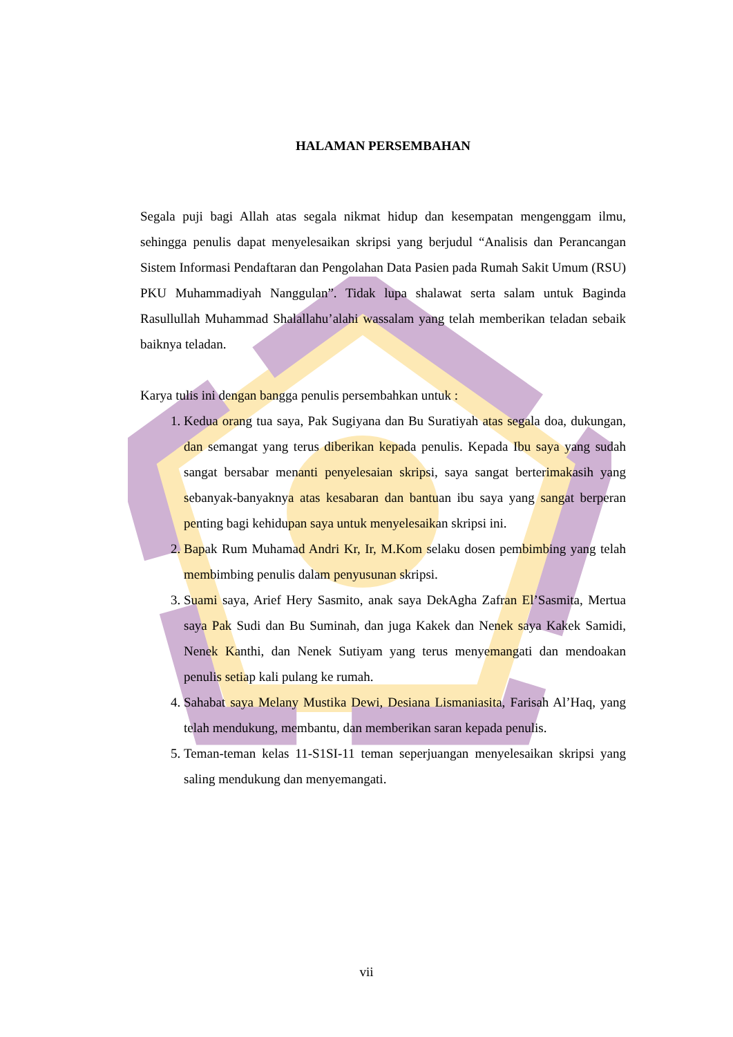HALAMAN PERSEMBAHAN
Segala puji bagi Allah atas segala nikmat hidup dan kesempatan mengenggam ilmu, sehingga penulis dapat menyelesaikan skripsi yang berjudul “Analisis dan Perancangan Sistem Informasi Pendaftaran dan Pengolahan Data Pasien pada Rumah Sakit Umum (RSU) PKU Muhammadiyah Nanggulan”. Tidak lupa shalawat serta salam untuk Baginda Rasullullah Muhammad Shalallahu’alahi wassalam yang telah memberikan teladan sebaik baiknya teladan.
Karya tulis ini dengan bangga penulis persembahkan untuk :
1. Kedua orang tua saya, Pak Sugiyana dan Bu Suratiyah atas segala doa, dukungan, dan semangat yang terus diberikan kepada penulis. Kepada Ibu saya yang sudah sangat bersabar menanti penyelesaian skripsi, saya sangat berterimakasih yang sebanyak-banyaknya atas kesabaran dan bantuan ibu saya yang sangat berperan penting bagi kehidupan saya untuk menyelesaikan skripsi ini.
2. Bapak Rum Muhamad Andri Kr, Ir, M.Kom selaku dosen pembimbing yang telah membimbing penulis dalam penyusunan skripsi.
3. Suami saya, Arief Hery Sasmito, anak saya DekAgha Zafran El’Sasmita, Mertua saya Pak Sudi dan Bu Suminah, dan juga Kakek dan Nenek saya Kakek Samidi, Nenek Kanthi, dan Nenek Sutiyam yang terus menyemangati dan mendoakan penulis setiap kali pulang ke rumah.
4. Sahabat saya Melany Mustika Dewi, Desiana Lismaniasita, Farisah Al’Haq, yang telah mendukung, membantu, dan memberikan saran kepada penulis.
5. Teman-teman kelas 11-S1SI-11 teman seperjuangan menyelesaikan skripsi yang saling mendukung dan menyemangati.
vii